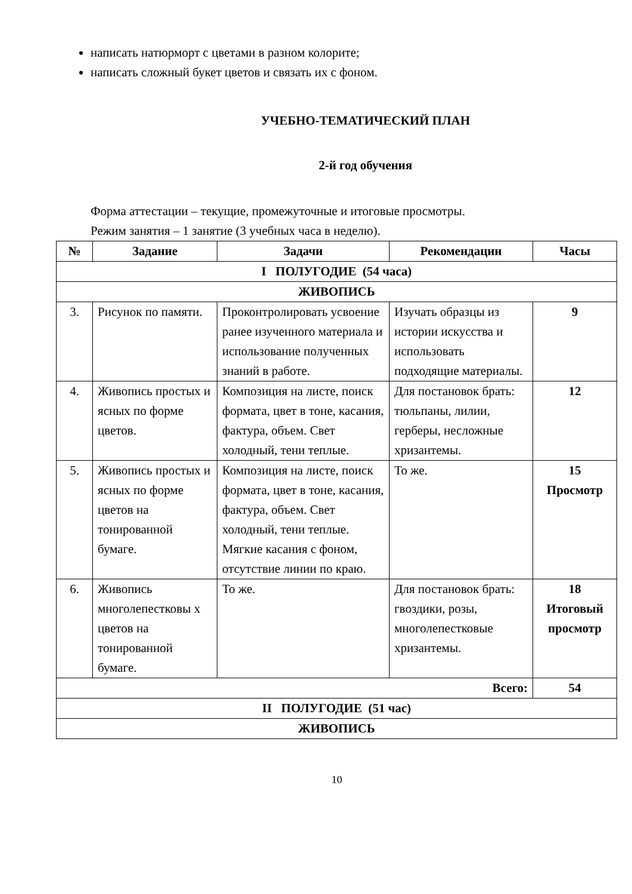написать натюрморт с цветами в разном колорите;
написать сложный букет цветов и связать их с фоном.
УЧЕБНО-ТЕМАТИЧЕСКИЙ ПЛАН
2-й год обучения
Форма аттестации – текущие, промежуточные и итоговые просмотры.
Режим занятия – 1 занятие (3 учебных часа в неделю).
| № | Задание | Задачи | Рекомендации | Часы |
| --- | --- | --- | --- | --- |
| I ПОЛУГОДИЕ (54 часа) | | | | |
| ЖИВОПИСЬ | | | | |
| 3. | Рисунок по памяти. | Проконтролировать усвоение ранее изученного материала и использование полученных знаний в работе. | Изучать образцы из истории искусства и использовать подходящие материалы. | 9 |
| 4. | Живопись простых и ясных по форме цветов. | Композиция на листе, поиск формата, цвет в тоне, касания, фактура, объем. Свет холодный, тени теплые. | Для постановок брать: тюльпаны, лилии, герберы, несложные хризантемы. | 12 |
| 5. | Живопись простых и ясных по форме цветов на тонированной бумаге. | Композиция на листе, поиск формата, цвет в тоне, касания, фактура, объем. Свет холодный, тени теплые. Мягкие касания с фоном, отсутствие линии по краю. | То же. | 15 Просмотр |
| 6. | Живопись многолепестковы х цветов на тонированной бумаге. | То же. | Для постановок брать: гвоздики, розы, многолепестковые хризантемы. | 18 Итоговый просмотр |
| Всего: | | | | 54 |
| II ПОЛУГОДИЕ (51 час) | | | | |
| ЖИВОПИСЬ | | | | |
10